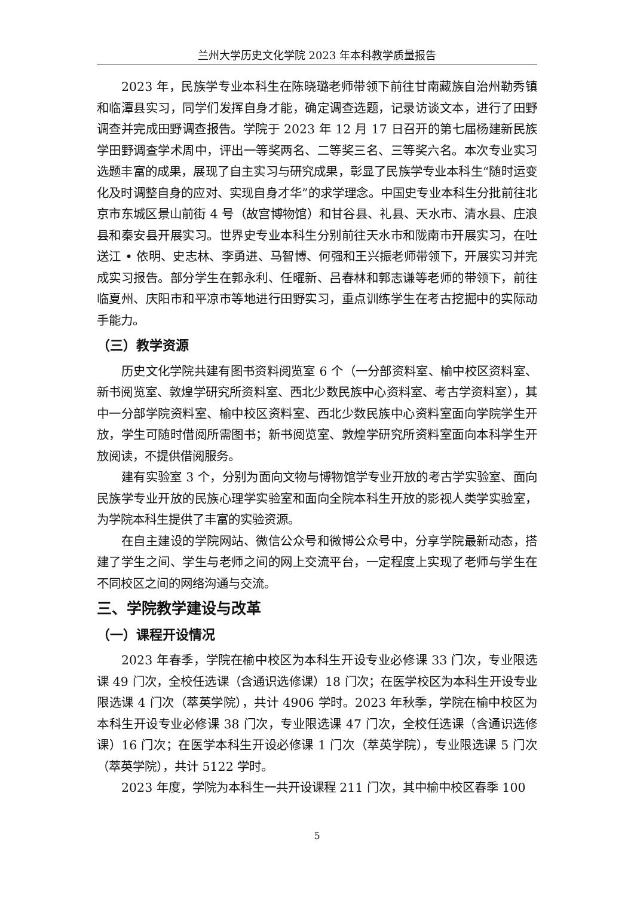兰州大学历史文化学院 2023 年本科教学质量报告
2023 年，民族学专业本科生在陈晓璐老师带领下前往甘南藏族自治州勒秀镇和临潭县实习，同学们发挥自身才能，确定调查选题，记录访谈文本，进行了田野调查并完成田野调查报告。学院于 2023 年 12 月 17 日召开的第七届杨建新民族学田野调查学术周中，评出一等奖两名、二等奖三名、三等奖六名。本次专业实习选题丰富的成果，展现了自主实习与研究成果，彰显了民族学专业本科生“随时运变化及时调整自身的应对、实现自身才华”的求学理念。中国史专业本科生分批前往北京市东城区景山前街 4 号（故宫博物馆）和甘谷县、礼县、天水市、清水县、庄浪县和秦安县开展实习。世界史专业本科生分别前往天水市和陇南市开展实习，在吐送江 • 依明、史志林、李勇进、马智博、何强和王兴振老师带领下，开展实习并完成实习报告。部分学生在郭永利、任曜新、吕春林和郭志谦等老师的带领下，前往临夏州、庆阳市和平凉市等地进行田野实习，重点训练学生在考古挖掘中的实际动手能力。
（三）教学资源
历史文化学院共建有图书资料阅览室 6 个（一分部资料室、榆中校区资料室、新书阅览室、敦煌学研究所资料室、西北少数民族中心资料室、考古学资料室），其中一分部学院资料室、榆中校区资料室、西北少数民族中心资料室面向学院学生开放，学生可随时借阅所需图书；新书阅览室、敦煌学研究所资料室面向本科学生开放阅读，不提供借阅服务。
建有实验室 3 个，分别为面向文物与博物馆学专业开放的考古学实验室、面向民族学专业开放的民族心理学实验室和面向全院本科生开放的影视人类学实验室，为学院本科生提供了丰富的实验资源。
在自主建设的学院网站、微信公众号和微博公众号中，分享学院最新动态，搭建了学生之间、学生与老师之间的网上交流平台，一定程度上实现了老师与学生在不同校区之间的网络沟通与交流。
三、学院教学建设与改革
（一）课程开设情况
2023 年春季，学院在榆中校区为本科生开设专业必修课 33 门次，专业限选课 49 门次，全校任选课（含通识选修课）18 门次；在医学校区为本科生开设专业限选课 4 门次（萃英学院），共计 4906 学时。2023 年秋季，学院在榆中校区为本科生开设专业必修课 38 门次，专业限选课 47 门次，全校任选课（含通识选修课）16 门次；在医学本科生开设必修课 1 门次（萃英学院），专业限选课 5 门次（萃英学院），共计 5122 学时。
2023 年度，学院为本科生一共开设课程 211 门次，其中榆中校区春季 100
5